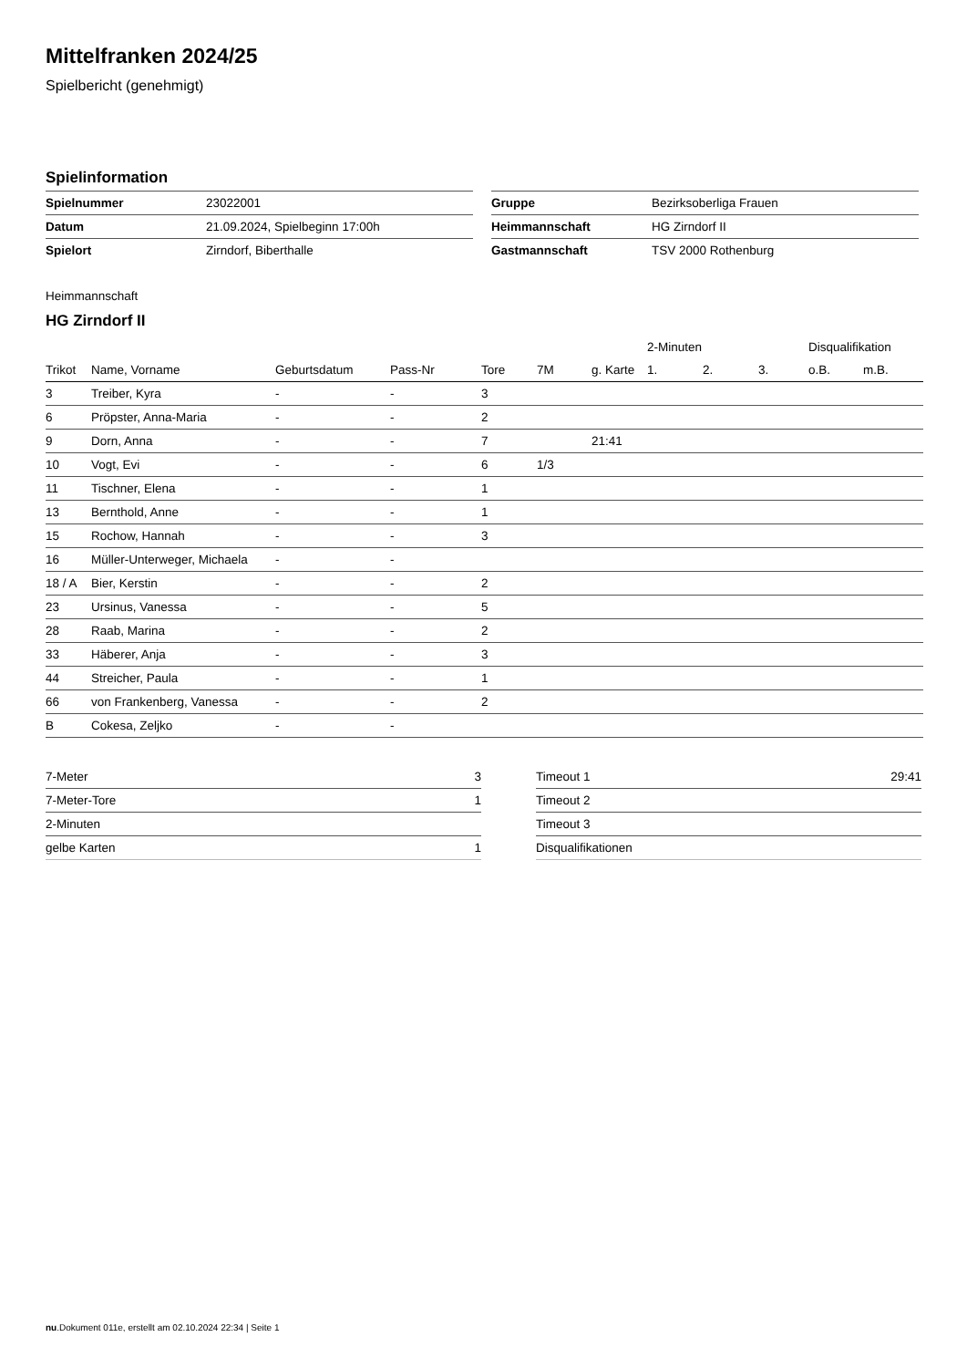Mittelfranken 2024/25
Spielbericht (genehmigt)
Spielinformation
| Spielnummer | 23022001 |
| Datum | 21.09.2024, Spielbeginn 17:00h |
| Spielort | Zirndorf, Biberthalle |
| Gruppe | Bezirksoberliga Frauen |
| Heimmannschaft | HG Zirndorf II |
| Gastmannschaft | TSV 2000 Rothenburg |
Heimmannschaft
HG Zirndorf II
| | | | | | | | 2-Minuten | | | Disqualifikation | |
| --- | --- | --- | --- | --- | --- | --- | --- | --- | --- | --- | --- |
| Trikot | Name, Vorname | Geburtsdatum | Pass-Nr | Tore | 7M | g. Karte | 1. | 2. | 3. | o.B. | m.B. |
| 3 | Treiber, Kyra | - | - | 3 | | | | | | | |
| 6 | Pröpster, Anna-Maria | - | - | 2 | | | | | | | |
| 9 | Dorn, Anna | - | - | 7 | | 21:41 | | | | | |
| 10 | Vogt, Evi | - | - | 6 | 1/3 | | | | | | |
| 11 | Tischner, Elena | - | - | 1 | | | | | | | |
| 13 | Bernthold, Anne | - | - | 1 | | | | | | | |
| 15 | Rochow, Hannah | - | - | 3 | | | | | | | |
| 16 | Müller-Unterweger, Michaela | - | - | | | | | | | | |
| 18 / A | Bier, Kerstin | - | - | 2 | | | | | | | |
| 23 | Ursinus, Vanessa | - | - | 5 | | | | | | | |
| 28 | Raab, Marina | - | - | 2 | | | | | | | |
| 33 | Häberer, Anja | - | - | 3 | | | | | | | |
| 44 | Streicher, Paula | - | - | 1 | | | | | | | |
| 66 | von Frankenberg, Vanessa | - | - | 2 | | | | | | | |
| B | Cokesa, Zeljko | - | - | | | | | | | | |
| 7-Meter | 3 |
| 7-Meter-Tore | 1 |
| 2-Minuten | |
| gelbe Karten | 1 |
| Timeout 1 | 29:41 |
| Timeout 2 | |
| Timeout 3 | |
| Disqualifikationen | |
nu.Dokument 011e, erstellt am 02.10.2024 22:34 | Seite 1